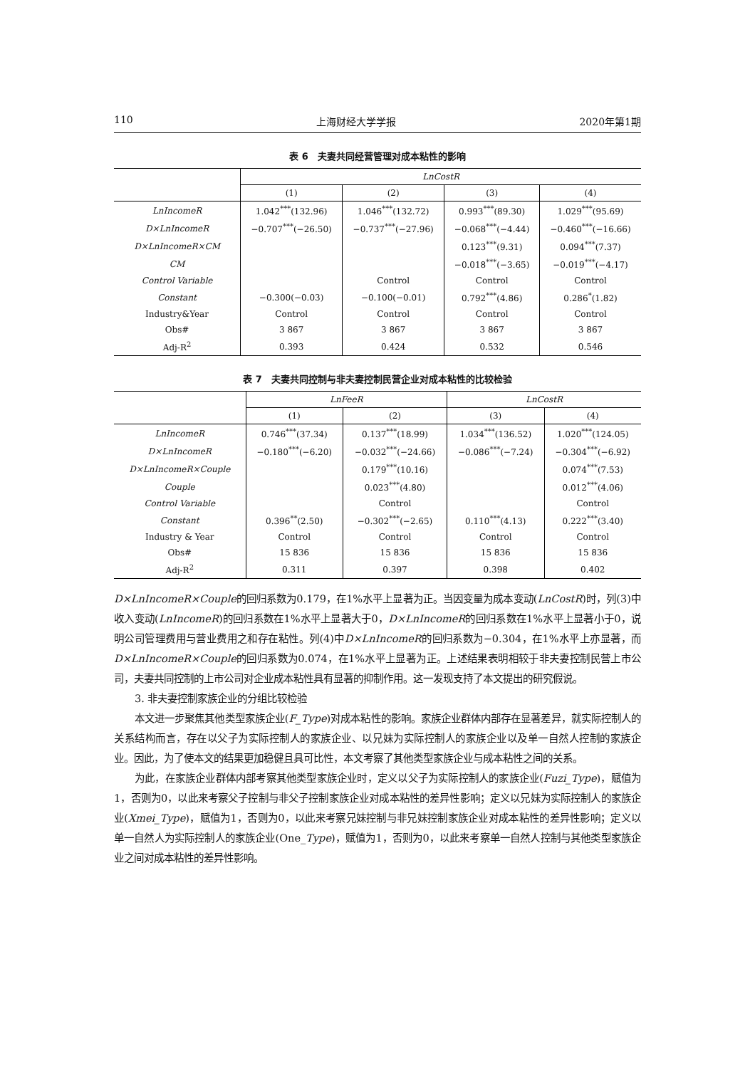110 上海财经大学学报 2020年第1期
表 6　夫妻共同经营管理对成本粘性的影响
| | LnCostR | | | |
| --- | --- | --- | --- | --- |
| | (1) | (2) | (3) | (4) |
| LnIncomeR | 1.042<sup>***</sup>(132.96) | 1.046<sup>***</sup>(132.72) | 0.993<sup>***</sup>(89.30) | 1.029<sup>***</sup>(95.69) |
| D×LnIncomeR | −0.707<sup>***</sup>(−26.50) | −0.737<sup>***</sup>(−27.96) | −0.068<sup>***</sup>(−4.44) | −0.460<sup>***</sup>(−16.66) |
| D×LnIncomeR×CM | | | 0.123<sup>***</sup>(9.31) | 0.094<sup>***</sup>(7.37) |
| CM | | | −0.018<sup>***</sup>(−3.65) | −0.019<sup>***</sup>(−4.17) |
| Control Variable | | Control | Control | Control |
| Constant | −0.300(−0.03) | −0.100(−0.01) | 0.792<sup>***</sup>(4.86) | 0.286<sup>*</sup>(1.82) |
| Industry&Year | Control | Control | Control | Control |
| Obs# | 3 867 | 3 867 | 3 867 | 3 867 |
| Adj-R<sup>2</sup> | 0.393 | 0.424 | 0.532 | 0.546 |
表 7　夫妻共同控制与非夫妻控制民营企业对成本粘性的比较检验
| | LnFeeR | | LnCostR | |
| --- | --- | --- | --- | --- |
| | (1) | (2) | (3) | (4) |
| LnIncomeR | 0.746<sup>***</sup>(37.34) | 0.137<sup>***</sup>(18.99) | 1.034<sup>***</sup>(136.52) | 1.020<sup>***</sup>(124.05) |
| D×LnIncomeR | −0.180<sup>***</sup>(−6.20) | −0.032<sup>***</sup>(−24.66) | −0.086<sup>***</sup>(−7.24) | −0.304<sup>***</sup>(−6.92) |
| D×LnIncomeR×Couple | | 0.179<sup>***</sup>(10.16) | | 0.074<sup>***</sup>(7.53) |
| Couple | | 0.023<sup>***</sup>(4.80) | | 0.012<sup>***</sup>(4.06) |
| Control Variable | | Control | | Control |
| Constant | 0.396<sup>**</sup>(2.50) | −0.302<sup>***</sup>(−2.65) | 0.110<sup>***</sup>(4.13) | 0.222<sup>***</sup>(3.40) |
| Industry & Year | Control | Control | Control | Control |
| Obs# | 15 836 | 15 836 | 15 836 | 15 836 |
| Adj-R<sup>2</sup> | 0.311 | 0.397 | 0.398 | 0.402 |
D×LnIncomeR×Couple的回归系数为0.179，在1%水平上显著为正。当因变量为成本变动(LnCostR)时，列(3)中收入变动(LnIncomeR)的回归系数在1%水平上显著大于0，D×LnIncomeR的回归系数在1%水平上显著小于0，说明公司管理费用与营业费用之和存在粘性。列(4)中D×LnIncomeR的回归系数为−0.304，在1%水平上亦显著，而D×LnIncomeR×Couple的回归系数为0.074，在1%水平上显著为正。上述结果表明相较于非夫妻控制民营上市公司，夫妻共同控制的上市公司对企业成本粘性具有显著的抑制作用。这一发现支持了本文提出的研究假说。
3. 非夫妻控制家族企业的分组比较检验
本文进一步聚焦其他类型家族企业(F_Type)对成本粘性的影响。家族企业群体内部存在显著差异，就实际控制人的关系结构而言，存在以父子为实际控制人的家族企业、以兄妹为实际控制人的家族企业以及单一自然人控制的家族企业。因此，为了使本文的结果更加稳健且具可比性，本文考察了其他类型家族企业与成本粘性之间的关系。
为此，在家族企业群体内部考察其他类型家族企业时，定义以父子为实际控制人的家族企业(Fuzi_Type)，赋值为1，否则为0，以此来考察父子控制与非父子控制家族企业对成本粘性的差异性影响；定义以兄妹为实际控制人的家族企业(Xmei_Type)，赋值为1，否则为0，以此来考察兄妹控制与非兄妹控制家族企业对成本粘性的差异性影响；定义以单一自然人为实际控制人的家族企业(One_Type)，赋值为1，否则为0，以此来考察单一自然人控制与其他类型家族企业之间对成本粘性的差异性影响。